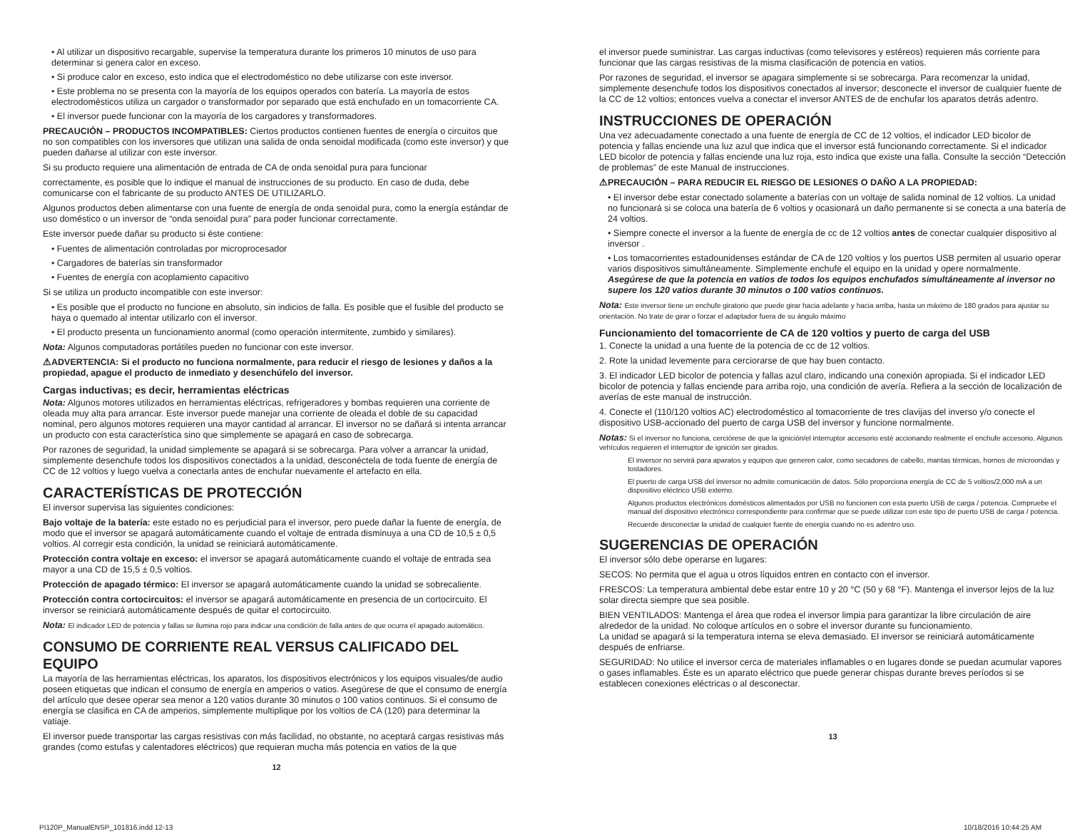• Al utilizar un dispositivo recargable, supervise la temperatura durante los primeros 10 minutos de uso para determinar si genera calor en exceso.
• Si produce calor en exceso, esto indica que el electrodoméstico no debe utilizarse con este inversor.
• Este problema no se presenta con la mayoría de los equipos operados con batería. La mayoría de estos electrodomésticos utiliza un cargador o transformador por separado que está enchufado en un tomacorriente CA.
• El inversor puede funcionar con la mayoría de los cargadores y transformadores.
PRECAUCIÓN – PRODUCTOS INCOMPATIBLES: Ciertos productos contienen fuentes de energía o circuitos que no son compatibles con los inversores que utilizan una salida de onda senoidal modificada (como este inversor) y que pueden dañarse al utilizar con este inversor.
Si su producto requiere una alimentación de entrada de CA de onda senoidal pura para funcionar
correctamente, es posible que lo indique el manual de instrucciones de su producto. En caso de duda, debe comunicarse con el fabricante de su producto ANTES DE UTILIZARLO.
Algunos productos deben alimentarse con una fuente de energía de onda senoidal pura, como la energía estándar de uso doméstico o un inversor de “onda senoidal pura” para poder funcionar correctamente.
Este inversor puede dañar su producto si éste contiene:
• Fuentes de alimentación controladas por microprocesador
• Cargadores de baterías sin transformador
• Fuentes de energía con acoplamiento capacitivo
Si se utiliza un producto incompatible con este inversor:
• Es posible que el producto no funcione en absoluto, sin indicios de falla. Es posible que el fusible del producto se haya o quemado al intentar utilizarlo con el inversor.
• El producto presenta un funcionamiento anormal (como operación intermitente, zumbido y similares).
Nota: Algunos computadoras portátiles pueden no funcionar con este inversor.
⚠ADVERTENCIA: Si el producto no funciona normalmente, para reducir el riesgo de lesiones y daños a la propiedad, apague el producto de inmediato y desenchúfelo del inversor.
Cargas inductivas; es decir, herramientas eléctricas
Nota: Algunos motores utilizados en herramientas eléctricas, refrigeradores y bombas requieren una corriente de oleada muy alta para arrancar. Este inversor puede manejar una corriente de oleada el doble de su capacidad nominal, pero algunos motores requieren una mayor cantidad al arrancar. El inversor no se dañará si intenta arrancar un producto con esta característica sino que simplemente se apagará en caso de sobrecarga.
Por razones de seguridad, la unidad simplemente se apagará si se sobrecarga. Para volver a arrancar la unidad, simplemente desenchufe todos los dispositivos conectados a la unidad, desconéctela de toda fuente de energía de CC de 12 voltios y luego vuelva a conectarla antes de enchufar nuevamente el artefacto en ella.
CARACTERÍSTICAS DE PROTECCIÓN
El inversor supervisa las siguientes condiciones:
Bajo voltaje de la batería: este estado no es perjudicial para el inversor, pero puede dañar la fuente de energía, de modo que el inversor se apagará automáticamente cuando el voltaje de entrada disminuya a una CD de 10,5 ± 0,5 voltios. Al corregir esta condición, la unidad se reiniciará automáticamente.
Protección contra voltaje en exceso: el inversor se apagará automáticamente cuando el voltaje de entrada sea mayor a una CD de 15,5 ± 0,5 voltios.
Protección de apagado térmico: El inversor se apagará automáticamente cuando la unidad se sobrecaliente.
Protección contra cortocircuitos: el inversor se apagará automáticamente en presencia de un cortocircuito. El inversor se reiniciará automáticamente después de quitar el cortocircuito.
Nota: El indicador LED de potencia y fallas se ilumina rojo para indicar una condición de falla antes de que ocurra el apagado automático.
CONSUMO DE CORRIENTE REAL VERSUS CALIFICADO DEL EQUIPO
La mayoría de las herramientas eléctricas, los aparatos, los dispositivos electrónicos y los equipos visuales/de audio poseen etiquetas que indican el consumo de energía en amperios o vatios. Asegúrese de que el consumo de energía del artículo que desee operar sea menor a 120 vatios durante 30 minutos o 100 vatios continuos. Si el consumo de energía se clasifica en CA de amperios, simplemente multiplique por los voltios de CA (120) para determinar la vatiaje.
El inversor puede transportar las cargas resistivas con más facilidad, no obstante, no aceptará cargas resistivas más grandes (como estufas y calentadores eléctricos) que requieran mucha más potencia en vatios de la que
12
el inversor puede suministrar. Las cargas inductivas (como televisores y estéreos) requieren más corriente para funcionar que las cargas resistivas de la misma clasificación de potencia en vatios.
Por razones de seguridad, el inversor se apagara simplemente si se sobrecarga. Para recomenzar la unidad, simplemente desenchufe todos los dispositivos conectados al inversor; desconecte el inversor de cualquier fuente de la CC de 12 voltios; entonces vuelva a conectar el inversor ANTES de de enchufar los aparatos detrás adentro.
INSTRUCCIONES DE OPERACIÓN
Una vez adecuadamente conectado a una fuente de energía de CC de 12 voltios, el indicador LED bicolor de potencia y fallas enciende una luz azul que indica que el inversor está funcionando correctamente. Si el indicador LED bicolor de potencia y fallas enciende una luz roja, esto indica que existe una falla. Consulte la sección “Detección de problemas” de este Manual de instrucciones.
⚠PRECAUCIÓN – PARA REDUCIR EL RIESGO DE LESIONES O DAÑO A LA PROPIEDAD:
• El inversor debe estar conectado solamente a baterías con un voltaje de salida nominal de 12 voltios. La unidad no funcionará si se coloca una batería de 6 voltios y ocasionará un daño permanente si se conecta a una batería de 24 voltios.
• Siempre conecte el inversor a la fuente de energía de cc de 12 voltios antes de conectar cualquier dispositivo al inversor .
• Los tomacorrientes estadounidenses estándar de CA de 120 voltios y los puertos USB permiten al usuario operar varios dispositivos simultáneamente. Simplemente enchufe el equipo en la unidad y opere normalmente. Asegúrese de que la potencia en vatios de todos los equipos enchufados simultáneamente al inversor no supere los 120 vatios durante 30 minutos o 100 vatios continuos.
Nota: Este inversor tiene un enchufe giratorio que puede girar hacia adelante y hacia arriba, hasta un máximo de 180 grados para ajustar su orientación. No trate de girar o forzar el adaptador fuera de su ángulo máximo
Funcionamiento del tomacorriente de CA de 120 voltios y puerto de carga del USB
1. Conecte la unidad a una fuente de la potencia de cc de 12 voltios.
2. Rote la unidad levemente para cerciorarse de que hay buen contacto.
3. El indicador LED bicolor de potencia y fallas azul claro, indicando una conexión apropiada. Si el indicador LED bicolor de potencia y fallas enciende para arriba rojo, una condición de avería. Refiera a la sección de localización de averías de este manual de instrucción.
4. Conecte el (110/120 voltios AC) electrodoméstico al tomacorriente de tres clavijas del inverso y/o conecte el dispositivo USB-accionado del puerto de carga USB del inversor y funcione normalmente.
Notas: Si el inversor no funciona, cerciórese de que la ignición/el interruptor accesorio esté accionando realmente el enchufe accesorio. Algunos vehículos requieren el interruptor de ignición ser girados.
El inversor no servirá para aparatos y equipos que generen calor, como secadores de cabello, mantas térmicas, hornos de microondas y tostadores.
El puerto de carga USB del inversor no admite comunicación de datos. Sólo proporciona energía de CC de 5 voltios/2,000 mA a un dispositivo eléctrico USB externo.
Algunos productos electrónicos domésticos alimentados por USB no funcionen con esta puerto USB de carga / potencia. Compruebe el manual del dispositivo electrónico correspondiente para confirmar que se puede utilizar con este tipo de puerto USB de carga / potencia.
Recuerde desconectar la unidad de cualquier fuente de energía cuando no es adentro uso.
SUGERENCIAS DE OPERACIÓN
El inversor sólo debe operarse en lugares:
SECOS: No permita que el agua u otros líquidos entren en contacto con el inversor.
FRESCOS: La temperatura ambiental debe estar entre 10 y 20 °C (50 y 68 °F). Mantenga el inversor lejos de la luz solar directa siempre que sea posible.
BIEN VENTILADOS: Mantenga el área que rodea el inversor limpia para garantizar la libre circulación de aire alrededor de la unidad. No coloque artículos en o sobre el inversor durante su funcionamiento.
La unidad se apagará si la temperatura interna se eleva demasiado. El inversor se reiniciará automáticamente después de enfriarse.
SEGURIDAD: No utilice el inversor cerca de materiales inflamables o en lugares donde se puedan acumular vapores o gases inflamables. Éste es un aparato eléctrico que puede generar chispas durante breves períodos si se establecen conexiones eléctricas o al desconectar.
13
PI120P_ManualENSP_101816.indd 12-13 10/18/2016 10:44:25 AM